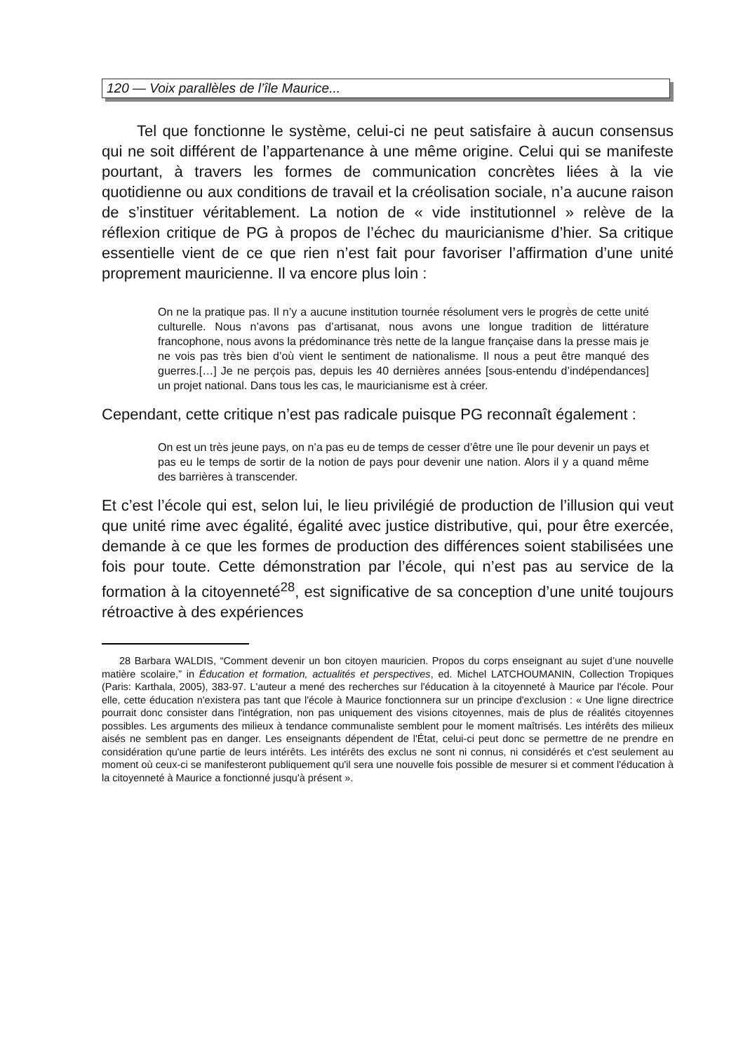120 — Voix parallèles de l’île Maurice...
Tel que fonctionne le système, celui-ci ne peut satisfaire à aucun consensus qui ne soit différent de l’appartenance à une même origine. Celui qui se manifeste pourtant, à travers les formes de communication concrètes liées à la vie quotidienne ou aux conditions de travail et la créolisation sociale, n’a aucune raison de s’instituer véritablement. La notion de « vide institutionnel » relève de la réflexion critique de PG à propos de l’échec du mauricianisme d’hier. Sa critique essentielle vient de ce que rien n’est fait pour favoriser l’affirmation d’une unité proprement mauricienne. Il va encore plus loin :
On ne la pratique pas. Il n’y a aucune institution tournée résolument vers le progrès de cette unité culturelle. Nous n’avons pas d’artisanat, nous avons une longue tradition de littérature francophone, nous avons la prédominance très nette de la langue française dans la presse mais je ne vois pas très bien d’où vient le sentiment de nationalisme. Il nous a peut être manqué des guerres.[…] Je ne perçois pas, depuis les 40 dernières années [sous-entendu d’indépendances] un projet national. Dans tous les cas, le mauricianisme est à créer.
Cependant, cette critique n’est pas radicale puisque PG reconnaît également :
On est un très jeune pays, on n’a pas eu de temps de cesser d’être une île pour devenir un pays et pas eu le temps de sortir de la notion de pays pour devenir une nation. Alors il y a quand même des barrières à transcender.
Et c’est l’école qui est, selon lui, le lieu privilégié de production de l’illusion qui veut que unité rime avec égalité, égalité avec justice distributive, qui, pour être exercée, demande à ce que les formes de production des différences soient stabilisées une fois pour toute. Cette démonstration par l’école, qui n’est pas au service de la formation à la citoyenneté<sup>28</sup>, est significative de sa conception d’une unité toujours rétroactive à des expériences
28 Barbara WALDIS, “Comment devenir un bon citoyen mauricien. Propos du corps enseignant au sujet d’une nouvelle matière scolaire,” in Éducation et formation, actualités et perspectives, ed. Michel LATCHOUMANIN, Collection Tropiques (Paris: Karthala, 2005), 383-97. L'auteur a mené des recherches sur l'éducation à la citoyenneté à Maurice par l'école. Pour elle, cette éducation n'existera pas tant que l'école à Maurice fonctionnera sur un principe d'exclusion : « Une ligne directrice pourrait donc consister dans l'intégration, non pas uniquement des visions citoyennes, mais de plus de réalités citoyennes possibles. Les arguments des milieux à tendance communaliste semblent pour le moment maîtrisés. Les intérêts des milieux aisés ne semblent pas en danger. Les enseignants dépendent de l'État, celui-ci peut donc se permettre de ne prendre en considération qu'une partie de leurs intérêts. Les intérêts des exclus ne sont ni connus, ni considérés et c'est seulement au moment où ceux-ci se manifesteront publiquement qu'il sera une nouvelle fois possible de mesurer si et comment l'éducation à la citoyenneté à Maurice a fonctionné jusqu'à présent ».